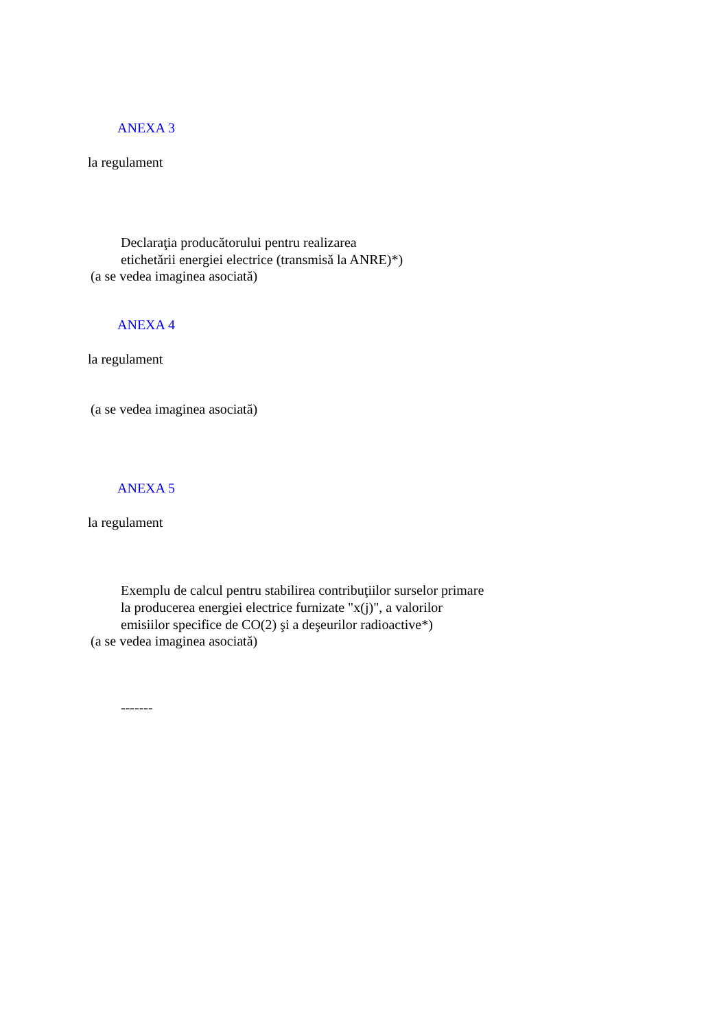ANEXA 3
la regulament
Declaraţia producătorului pentru realizarea
etichetării energiei electrice (transmisă la ANRE)*)
(a se vedea imaginea asociată)
ANEXA 4
la regulament
(a se vedea imaginea asociată)
ANEXA 5
la regulament
Exemplu de calcul pentru stabilirea contribuţiilor surselor primare
la producerea energiei electrice furnizate "x(j)", a valorilor
emisiilor specifice de CO(2) şi a deşeurilor radioactive*)
(a se vedea imaginea asociată)
-------